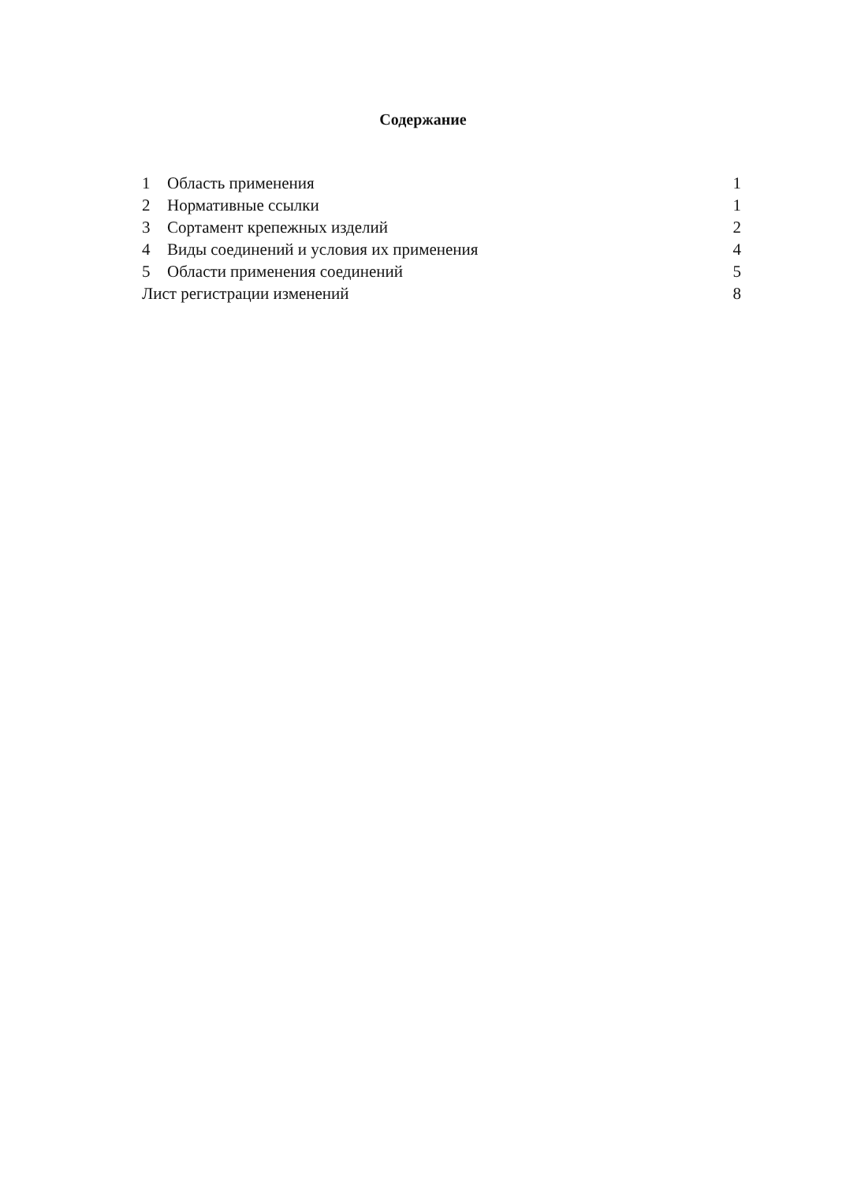Содержание
| 1 | Область применения | 1 |
| 2 | Нормативные ссылки | 1 |
| 3 | Сортамент крепежных изделий | 2 |
| 4 | Виды соединений и условия их применения | 4 |
| 5 | Области применения соединений | 5 |
| Лист регистрации изменений | | 8 |